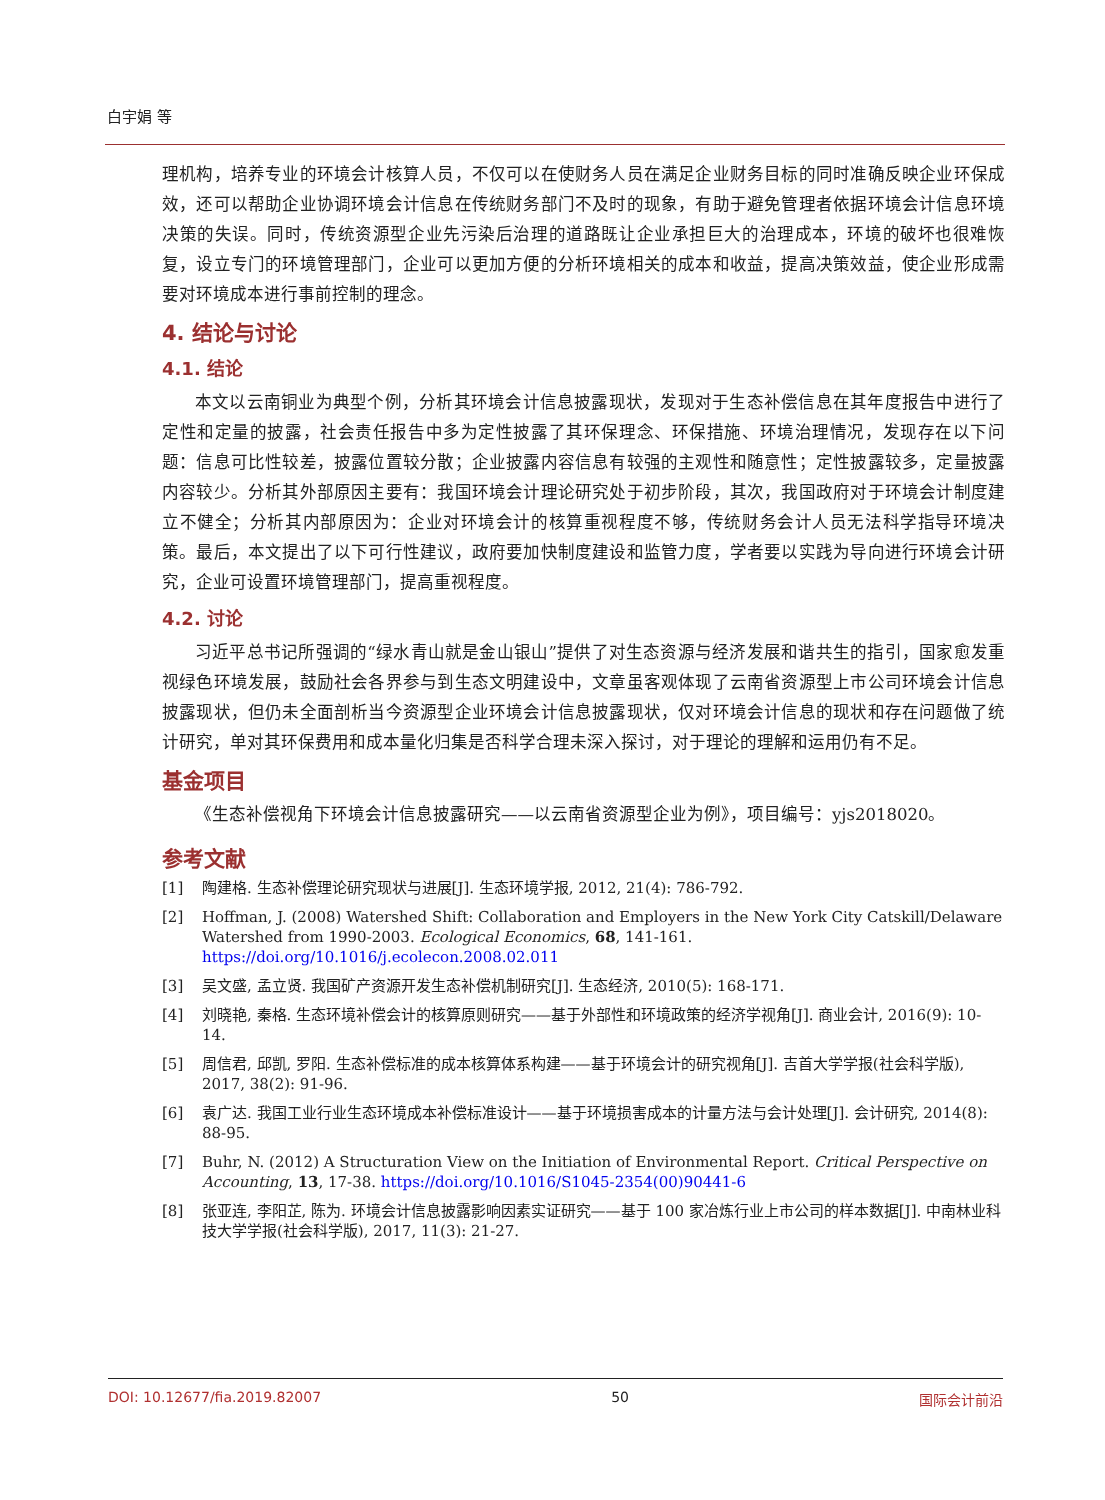白宇娟 等
理机构，培养专业的环境会计核算人员，不仅可以在使财务人员在满足企业财务目标的同时准确反映企业环保成效，还可以帮助企业协调环境会计信息在传统财务部门不及时的现象，有助于避免管理者依据环境会计信息环境决策的失误。同时，传统资源型企业先污染后治理的道路既让企业承担巨大的治理成本，环境的破坏也很难恢复，设立专门的环境管理部门，企业可以更加方便的分析环境相关的成本和收益，提高决策效益，使企业形成需要对环境成本进行事前控制的理念。
4. 结论与讨论
4.1. 结论
本文以云南铜业为典型个例，分析其环境会计信息披露现状，发现对于生态补偿信息在其年度报告中进行了定性和定量的披露，社会责任报告中多为定性披露了其环保理念、环保措施、环境治理情况，发现存在以下问题：信息可比性较差，披露位置较分散；企业披露内容信息有较强的主观性和随意性；定性披露较多，定量披露内容较少。分析其外部原因主要有：我国环境会计理论研究处于初步阶段，其次，我国政府对于环境会计制度建立不健全；分析其内部原因为：企业对环境会计的核算重视程度不够，传统财务会计人员无法科学指导环境决策。最后，本文提出了以下可行性建议，政府要加快制度建设和监管力度，学者要以实践为导向进行环境会计研究，企业可设置环境管理部门，提高重视程度。
4.2. 讨论
习近平总书记所强调的“绿水青山就是金山银山”提供了对生态资源与经济发展和谐共生的指引，国家愈发重视绿色环境发展，鼓励社会各界参与到生态文明建设中，文章虽客观体现了云南省资源型上市公司环境会计信息披露现状，但仍未全面剖析当今资源型企业环境会计信息披露现状，仅对环境会计信息的现状和存在问题做了统计研究，单对其环保费用和成本量化归集是否科学合理未深入探讨，对于理论的理解和运用仍有不足。
基金项目
《生态补偿视角下环境会计信息披露研究——以云南省资源型企业为例》，项目编号：yjs2018020。
参考文献
[1] 陶建格. 生态补偿理论研究现状与进展[J]. 生态环境学报, 2012, 21(4): 786-792.
[2] Hoffman, J. (2008) Watershed Shift: Collaboration and Employers in the New York City Catskill/Delaware Watershed from 1990-2003. Ecological Economics, 68, 141-161. https://doi.org/10.1016/j.ecolecon.2008.02.011
[3] 吴文盛, 孟立贤. 我国矿产资源开发生态补偿机制研究[J]. 生态经济, 2010(5): 168-171.
[4] 刘晓艳, 秦格. 生态环境补偿会计的核算原则研究——基于外部性和环境政策的经济学视角[J]. 商业会计, 2016(9): 10-14.
[5] 周信君, 邱凯, 罗阳. 生态补偿标准的成本核算体系构建——基于环境会计的研究视角[J]. 吉首大学学报(社会科学版), 2017, 38(2): 91-96.
[6] 袁广达. 我国工业行业生态环境成本补偿标准设计——基于环境损害成本的计量方法与会计处理[J]. 会计研究, 2014(8): 88-95.
[7] Buhr, N. (2012) A Structuration View on the Initiation of Environmental Report. Critical Perspective on Accounting, 13, 17-38. https://doi.org/10.1016/S1045-2354(00)90441-6
[8] 张亚连, 李阳芷, 陈为. 环境会计信息披露影响因素实证研究——基于 100 家冶炼行业上市公司的样本数据[J]. 中南林业科技大学学报(社会科学版), 2017, 11(3): 21-27.
DOI: 10.12677/fia.2019.82007 50 国际会计前沿